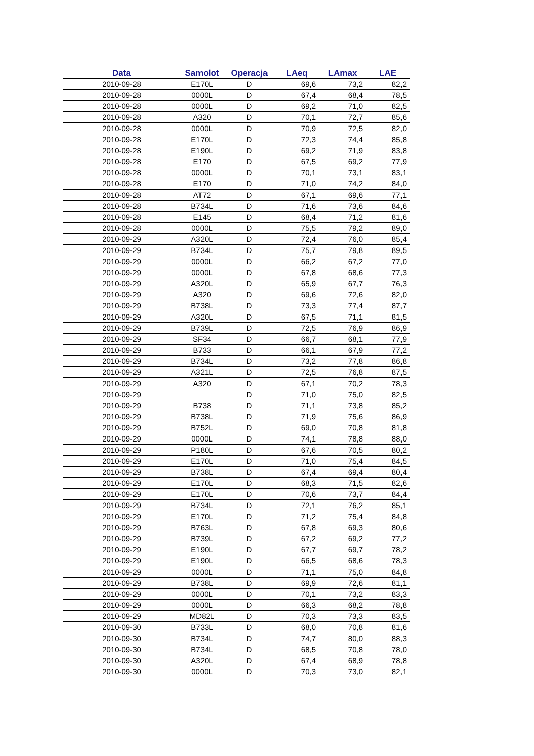| Data | Samolot | Operacja | LAeq | LAmax | LAE |
| --- | --- | --- | --- | --- | --- |
| 2010-09-28 | E170L | D | 69,6 | 73,2 | 82,2 |
| 2010-09-28 | 0000L | D | 67,4 | 68,4 | 78,5 |
| 2010-09-28 | 0000L | D | 69,2 | 71,0 | 82,5 |
| 2010-09-28 | A320 | D | 70,1 | 72,7 | 85,6 |
| 2010-09-28 | 0000L | D | 70,9 | 72,5 | 82,0 |
| 2010-09-28 | E170L | D | 72,3 | 74,4 | 85,8 |
| 2010-09-28 | E190L | D | 69,2 | 71,9 | 83,8 |
| 2010-09-28 | E170 | D | 67,5 | 69,2 | 77,9 |
| 2010-09-28 | 0000L | D | 70,1 | 73,1 | 83,1 |
| 2010-09-28 | E170 | D | 71,0 | 74,2 | 84,0 |
| 2010-09-28 | AT72 | D | 67,1 | 69,6 | 77,1 |
| 2010-09-28 | B734L | D | 71,6 | 73,6 | 84,6 |
| 2010-09-28 | E145 | D | 68,4 | 71,2 | 81,6 |
| 2010-09-28 | 0000L | D | 75,5 | 79,2 | 89,0 |
| 2010-09-29 | A320L | D | 72,4 | 76,0 | 85,4 |
| 2010-09-29 | B734L | D | 75,7 | 79,8 | 89,5 |
| 2010-09-29 | 0000L | D | 66,2 | 67,2 | 77,0 |
| 2010-09-29 | 0000L | D | 67,8 | 68,6 | 77,3 |
| 2010-09-29 | A320L | D | 65,9 | 67,7 | 76,3 |
| 2010-09-29 | A320 | D | 69,6 | 72,6 | 82,0 |
| 2010-09-29 | B738L | D | 73,3 | 77,4 | 87,7 |
| 2010-09-29 | A320L | D | 67,5 | 71,1 | 81,5 |
| 2010-09-29 | B739L | D | 72,5 | 76,9 | 86,9 |
| 2010-09-29 | SF34 | D | 66,7 | 68,1 | 77,9 |
| 2010-09-29 | B733 | D | 66,1 | 67,9 | 77,2 |
| 2010-09-29 | B734L | D | 73,2 | 77,8 | 86,8 |
| 2010-09-29 | A321L | D | 72,5 | 76,8 | 87,5 |
| 2010-09-29 | A320 | D | 67,1 | 70,2 | 78,3 |
| 2010-09-29 | | D | 71,0 | 75,0 | 82,5 |
| 2010-09-29 | B738 | D | 71,1 | 73,8 | 85,2 |
| 2010-09-29 | B738L | D | 71,9 | 75,6 | 86,9 |
| 2010-09-29 | B752L | D | 69,0 | 70,8 | 81,8 |
| 2010-09-29 | 0000L | D | 74,1 | 78,8 | 88,0 |
| 2010-09-29 | P180L | D | 67,6 | 70,5 | 80,2 |
| 2010-09-29 | E170L | D | 71,0 | 75,4 | 84,5 |
| 2010-09-29 | B738L | D | 67,4 | 69,4 | 80,4 |
| 2010-09-29 | E170L | D | 68,3 | 71,5 | 82,6 |
| 2010-09-29 | E170L | D | 70,6 | 73,7 | 84,4 |
| 2010-09-29 | B734L | D | 72,1 | 76,2 | 85,1 |
| 2010-09-29 | E170L | D | 71,2 | 75,4 | 84,8 |
| 2010-09-29 | B763L | D | 67,8 | 69,3 | 80,6 |
| 2010-09-29 | B739L | D | 67,2 | 69,2 | 77,2 |
| 2010-09-29 | E190L | D | 67,7 | 69,7 | 78,2 |
| 2010-09-29 | E190L | D | 66,5 | 68,6 | 78,3 |
| 2010-09-29 | 0000L | D | 71,1 | 75,0 | 84,8 |
| 2010-09-29 | B738L | D | 69,9 | 72,6 | 81,1 |
| 2010-09-29 | 0000L | D | 70,1 | 73,2 | 83,3 |
| 2010-09-29 | 0000L | D | 66,3 | 68,2 | 78,8 |
| 2010-09-29 | MD82L | D | 70,3 | 73,3 | 83,5 |
| 2010-09-30 | B733L | D | 68,0 | 70,8 | 81,6 |
| 2010-09-30 | B734L | D | 74,7 | 80,0 | 88,3 |
| 2010-09-30 | B734L | D | 68,5 | 70,8 | 78,0 |
| 2010-09-30 | A320L | D | 67,4 | 68,9 | 78,8 |
| 2010-09-30 | 0000L | D | 70,3 | 73,0 | 82,1 |